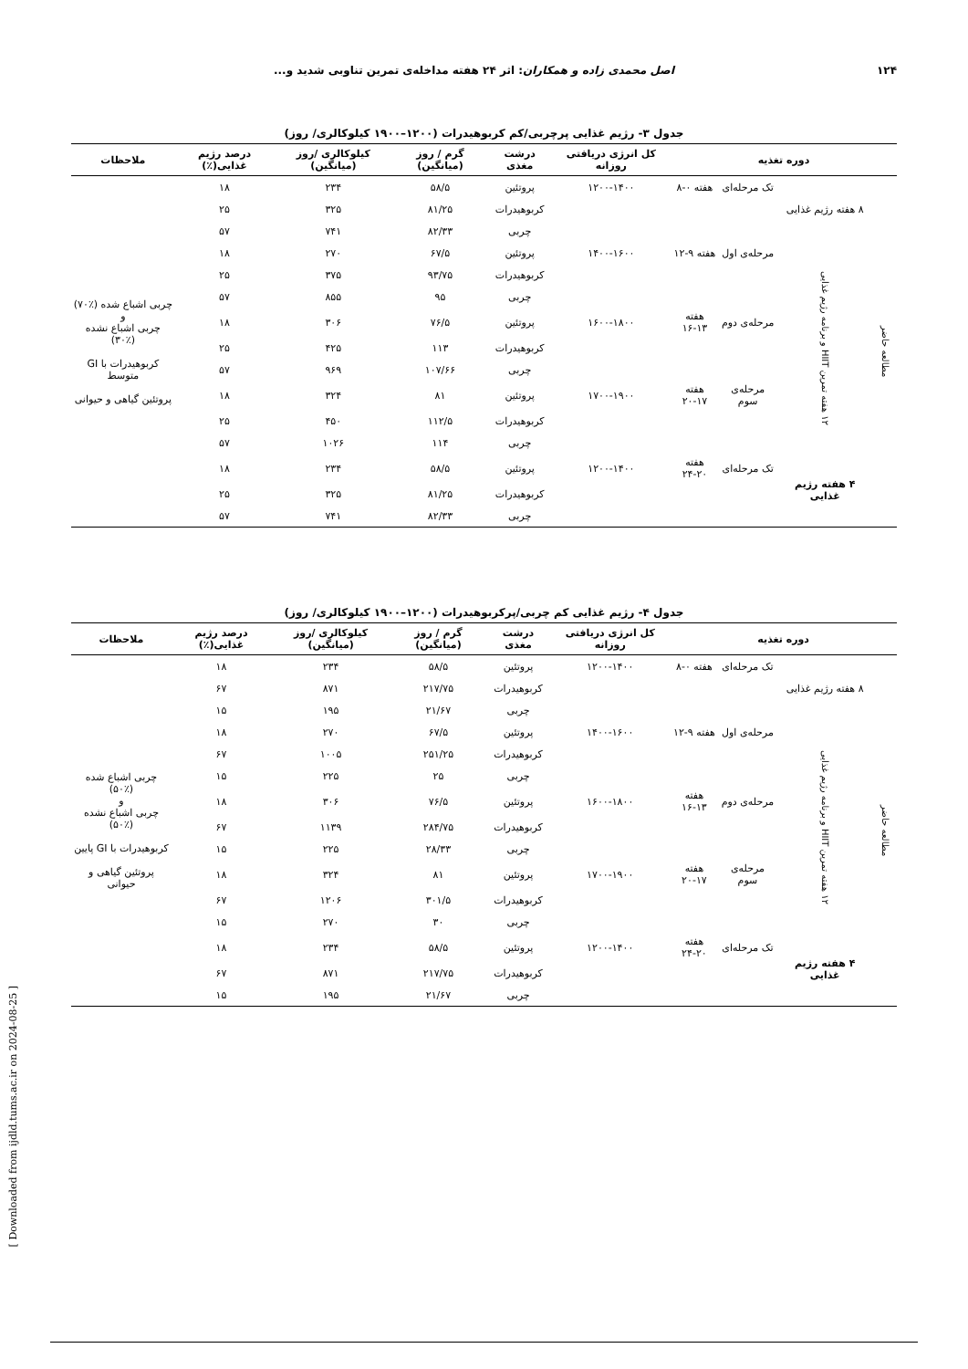۱۲۴ اصل محمدی زاده و همکاران: اثر ۲۴ هفته مداخله‌ی تمرین تناوبی شدید و...
جدول ۳- رژیم غذایی پرچربی/کم کربوهیدرات (۱۲۰۰–۱۹۰۰ کیلوکالری/ روز)
| دوره تغذیه | | | | کل انرژی دریافتی روزانه | درشت مغذی | گرم / روز (میانگین) | کیلوکالری /روز (میانگین) | درصد رژیم غذایی(٪) | ملاحظات |
| --- | --- | --- | --- | --- | --- | --- | --- | --- | --- |
| مطالعه حاضر | ۸ هفته رژیم غذایی | تک مرحله‌ای | هفته ۰-۸ | ۱۲۰۰-۱۴۰۰ | پروتئین | ۵۸/۵ | ۲۳۴ | ۱۸ | چربی اشباع شده (٪۷۰) و چربی اشباع نشده (٪۳۰) کربوهیدرات با GI متوسط پروتئین گیاهی و حیوانی |
| | | | | | کربوهیدرات | ۸۱/۲۵ | ۳۲۵ | ۲۵ | |
| | | | | | چربی | ۸۲/۳۳ | ۷۴۱ | ۵۷ | |
| | ۱۲ هفته تمرین HIIT و برنامه رژیم غذایی | مرحله‌ی اول | هفته ۹-۱۲ | ۱۴۰۰-۱۶۰۰ | پروتئین | ۶۷/۵ | ۲۷۰ | ۱۸ | |
| | | | | | کربوهیدرات | ۹۳/۷۵ | ۳۷۵ | ۲۵ | |
| | | | | | چربی | ۹۵ | ۸۵۵ | ۵۷ | |
| | | مرحله‌ی دوم | هفته ۱۳-۱۶ | ۱۶۰۰-۱۸۰۰ | پروتئین | ۷۶/۵ | ۳۰۶ | ۱۸ | |
| | | | | | کربوهیدرات | ۱۱۳ | ۴۲۵ | ۲۵ | |
| | | | | | چربی | ۱۰۷/۶۶ | ۹۶۹ | ۵۷ | |
| | | مرحله‌ی سوم | هفته ۱۷-۲۰ | ۱۷۰۰-۱۹۰۰ | پروتئین | ۸۱ | ۳۲۴ | ۱۸ | |
| | | | | | کربوهیدرات | ۱۱۲/۵ | ۴۵۰ | ۲۵ | |
| | | | | | چربی | ۱۱۴ | ۱۰۲۶ | ۵۷ | |
| | ۴ هفته رژیم غذایی | تک مرحله‌ای | هفته ۲۰-۲۴ | ۱۲۰۰-۱۴۰۰ | پروتئین | ۵۸/۵ | ۲۳۴ | ۱۸ | |
| | | | | | کربوهیدرات | ۸۱/۲۵ | ۳۲۵ | ۲۵ | |
| | | | | | چربی | ۸۲/۳۳ | ۷۴۱ | ۵۷ | |
جدول ۴- رژیم غذایی کم چربی/پرکربوهیدرات (۱۲۰۰–۱۹۰۰ کیلوکالری/ روز)
| دوره تغذیه | | | | کل انرژی دریافتی روزانه | درشت مغذی | گرم / روز (میانگین) | کیلوکالری /روز (میانگین) | درصد رژیم غذایی(٪) | ملاحظات |
| --- | --- | --- | --- | --- | --- | --- | --- | --- | --- |
| مطالعه حاضر | ۸ هفته رژیم غذایی | تک مرحله‌ای | هفته ۰-۸ | ۱۲۰۰-۱۴۰۰ | پروتئین | ۵۸/۵ | ۲۳۴ | ۱۸ | چربی اشباع شده (٪۵۰) و چربی اشباع نشده (٪۵۰) کربوهیدرات با GI پایین پروتئین گیاهی و حیوانی |
| | | | | | کربوهیدرات | ۲۱۷/۷۵ | ۸۷۱ | ۶۷ | |
| | | | | | چربی | ۲۱/۶۷ | ۱۹۵ | ۱۵ | |
| | ۱۲ هفته تمرین HIIT و برنامه رژیم غذایی | مرحله‌ی اول | هفته ۹-۱۲ | ۱۴۰۰-۱۶۰۰ | پروتئین | ۶۷/۵ | ۲۷۰ | ۱۸ | |
| | | | | | کربوهیدرات | ۲۵۱/۲۵ | ۱۰۰۵ | ۶۷ | |
| | | | | | چربی | ۲۵ | ۲۲۵ | ۱۵ | |
| | | مرحله‌ی دوم | هفته ۱۳-۱۶ | ۱۶۰۰-۱۸۰۰ | پروتئین | ۷۶/۵ | ۳۰۶ | ۱۸ | |
| | | | | | کربوهیدرات | ۲۸۴/۷۵ | ۱۱۳۹ | ۶۷ | |
| | | | | | چربی | ۲۸/۳۳ | ۲۲۵ | ۱۵ | |
| | | مرحله‌ی سوم | هفته ۱۷-۲۰ | ۱۷۰۰-۱۹۰۰ | پروتئین | ۸۱ | ۳۲۴ | ۱۸ | |
| | | | | | کربوهیدرات | ۳۰۱/۵ | ۱۲۰۶ | ۶۷ | |
| | | | | | چربی | ۳۰ | ۲۷۰ | ۱۵ | |
| | ۴ هفته رژیم غذایی | تک مرحله‌ای | هفته ۲۰-۲۴ | ۱۲۰۰-۱۴۰۰ | پروتئین | ۵۸/۵ | ۲۳۴ | ۱۸ | |
| | | | | | کربوهیدرات | ۲۱۷/۷۵ | ۸۷۱ | ۶۷ | |
| | | | | | چربی | ۲۱/۶۷ | ۱۹۵ | ۱۵ | |
[ Downloaded from ijdld.tums.ac.ir on 2024-08-25 ]